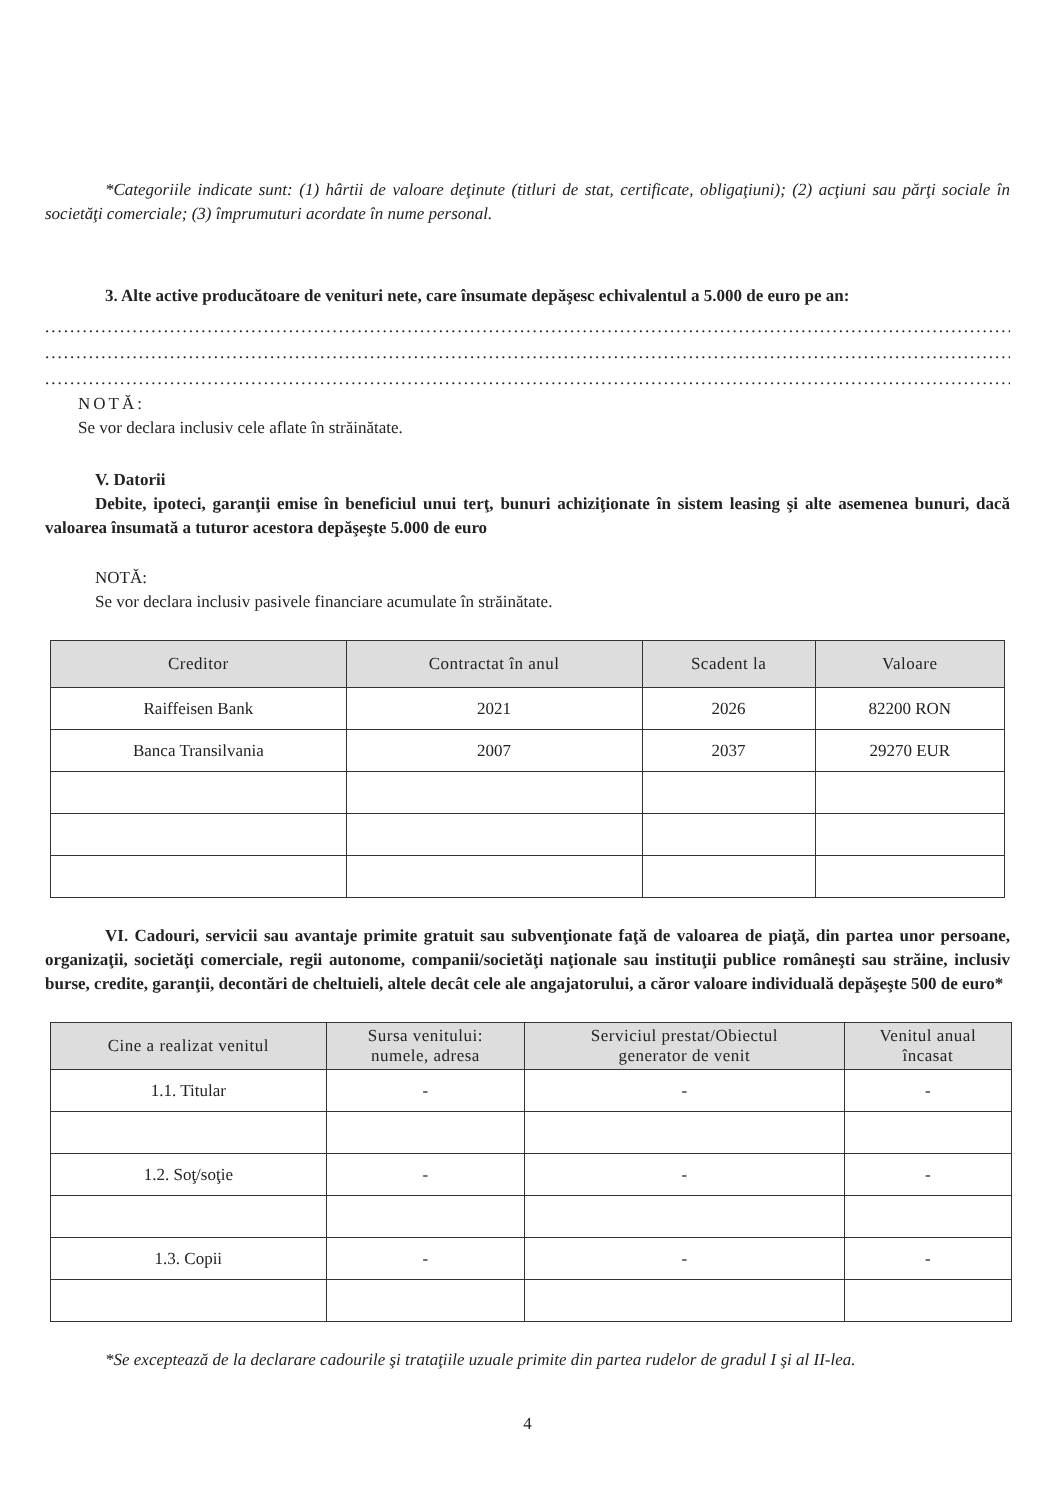*Categoriile indicate sunt: (1) hârtii de valoare deţinute (titluri de stat, certificate, obligaţiuni); (2) acţiuni sau părţi sociale în societăţi comerciale; (3) împrumuturi acordate în nume personal.
3. Alte active producătoare de venituri nete, care însumate depăşesc echivalentul a 5.000 de euro pe an:
..............................................................................................................................................................
..............................................................................................................................................................
..............................................................................................................................................................
NOTĂ:
Se vor declara inclusiv cele aflate în străinătate.
V. Datorii
Debite, ipoteci, garanţii emise în beneficiul unui terţ, bunuri achiziţionate în sistem leasing şi alte asemenea bunuri, dacă valoarea însumată a tuturor acestora depăşeşte 5.000 de euro
NOTĂ:
Se vor declara inclusiv pasivele financiare acumulate în străinătate.
| Creditor | Contractat în anul | Scadent la | Valoare |
| --- | --- | --- | --- |
| Raiffeisen Bank | 2021 | 2026 | 82200 RON |
| Banca Transilvania | 2007 | 2037 | 29270 EUR |
VI. Cadouri, servicii sau avantaje primite gratuit sau subvenţionate faţă de valoarea de piaţă, din partea unor persoane, organizaţii, societăţi comerciale, regii autonome, companii/societăţi naţionale sau instituţii publice româneşti sau străine, inclusiv burse, credite, garanţii, decontări de cheltuieli, altele decât cele ale angajatorului, a căror valoare individuală depăşeşte 500 de euro*
| Cine a realizat venitul | Sursa venitului: numele, adresa | Serviciul prestat/Obiectul generator de venit | Venitul anual încasat |
| --- | --- | --- | --- |
| 1.1. Titular | - | - | - |
| 1.2. Soţ/soţie | - | - | - |
| 1.3. Copii | - | - | - |
*Se exceptează de la declarare cadourile şi trataţiile uzuale primite din partea rudelor de gradul I şi al II-lea.
4